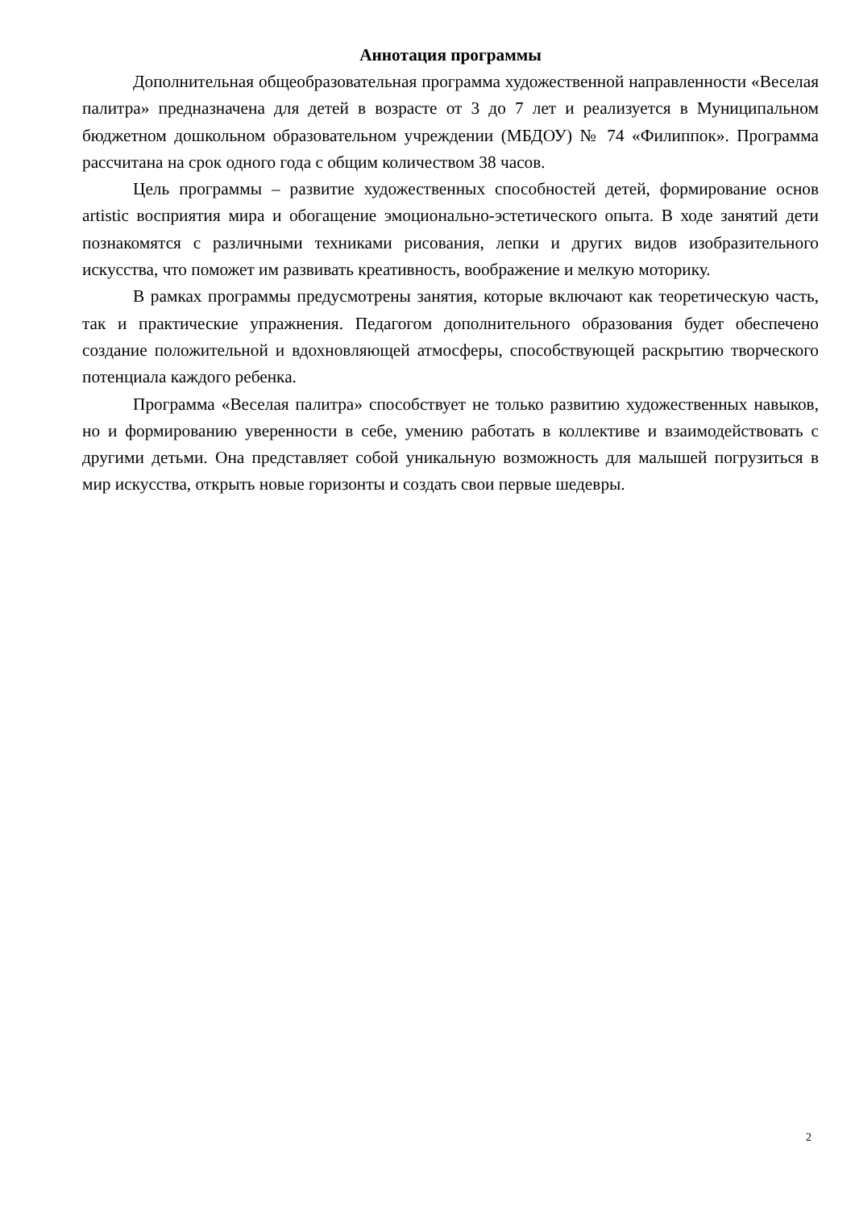Аннотация программы
Дополнительная общеобразовательная программа художественной направленности «Веселая палитра» предназначена для детей в возрасте от 3 до 7 лет и реализуется в Муниципальном бюджетном дошкольном образовательном учреждении (МБДОУ) № 74 «Филиппок». Программа рассчитана на срок одного года с общим количеством 38 часов.
Цель программы – развитие художественных способностей детей, формирование основ artistic восприятия мира и обогащение эмоционально-эстетического опыта. В ходе занятий дети познакомятся с различными техниками рисования, лепки и других видов изобразительного искусства, что поможет им развивать креативность, воображение и мелкую моторику.
В рамках программы предусмотрены занятия, которые включают как теоретическую часть, так и практические упражнения. Педагогом дополнительного образования будет обеспечено создание положительной и вдохновляющей атмосферы, способствующей раскрытию творческого потенциала каждого ребенка.
Программа «Веселая палитра» способствует не только развитию художественных навыков, но и формированию уверенности в себе, умению работать в коллективе и взаимодействовать с другими детьми. Она представляет собой уникальную возможность для малышей погрузиться в мир искусства, открыть новые горизонты и создать свои первые шедевры.
2